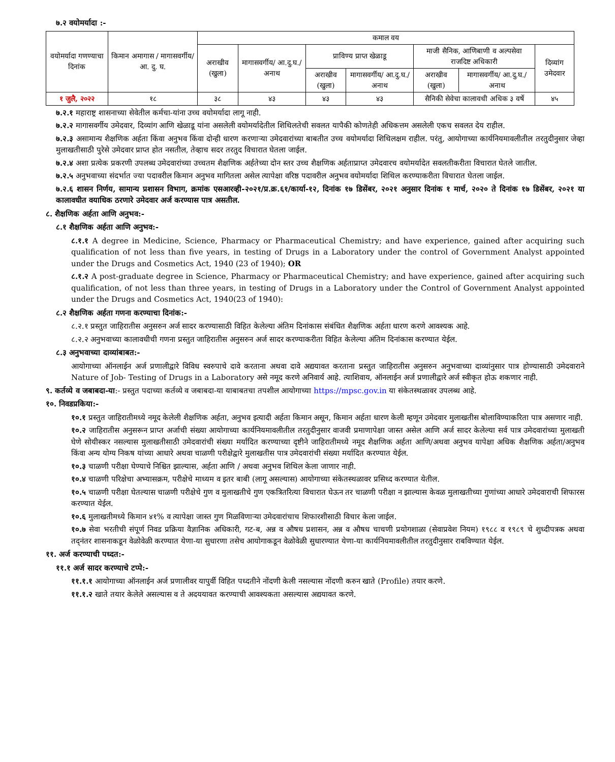७.२ वयोमर्यादा :-
| वयोमर्यादा गणण्याचा दिनांक | किमान अमागास / मागासवर्गीय/ आ. दु. घ. | कमाल वय | | | | | | |
| --- | --- | --- | --- | --- | --- | --- | --- | --- |
| | | अराखीव (खुला) | मागासवर्गीय/ आ.दु.घ./ अनाथ | प्राविण्य प्राप्त खेळाडू | | माजी सैनिक, आणिबाणी व अल्पसेवा राजदिष्ट अधिकारी | | दिव्यांग उमेदवार |
| | | | | अराखीव (खुला) | मागासवर्गीय/ आ.दु.घ./ अनाथ | अराखीव (खुला) | मागासवर्गीय/ आ.दु.घ./ अनाथ | |
| १ जुलै, २०२२ | १८ | ३८ | ४३ | ४३ | ४३ | सैनिकी सेवेचा कालावधी अधिक ३ वर्षे | | ४५ |
७.२.१ महाराष्ट्र शासनाच्या सेवेतील कर्मचा-यांना उच्च वयोमर्यादा लागू नाही.
७.२.२ मागासवर्गीय उमेदवार, दिव्यांग आणि खेळाडू यांना असलेली वयोमर्यादेतील शिथिलतेची सवलत यापैकी कोणतेही अधिकत्तम असलेली एकच सवलत देय राहील.
७.२.३ असामान्य शैक्षणिक अर्हता किंवा अनुभव किंवा दोन्ही धारण करणाऱ्या उमेदवारांच्या बाबतीत उच्च वयोमर्यादा शिथिलक्षम राहील. परंतु, आयोगाच्या कार्यनियमावलीतील तरतुदीनुसार जेव्हा मुलाखतीसाठी पुरेसे उमेदवार प्राप्त होत नसतील, तेव्हाच सदर तरतुद विचारात घेतला जाईल.
७.२.४ अशा प्रत्येक प्रकरणी उपलब्ध उमेदवारांच्या उच्चतम शैक्षणिक अर्हतेच्या दोन स्तर उच्च शैक्षणिक अर्हताप्राप्त उमेदवारच वयोमर्यादेत सवलतीकरीता विचारात घेतले जातील.
७.२.५ अनुभवाच्या संदर्भात ज्या पदावरील किमान अनुभव मागितला असेल त्यापेक्षा वरिष्ठ पदावरील अनुभव वयोमर्यादा शिथिल करण्याकरीता विचारात घेतला जाईल.
७.२.६ शासन निर्णय, सामान्य प्रशासन विभाग, क्रमांक एसआरव्ही-२०२१/प्र.क्र.६१/कार्या-१२, दिनांक १७ डिसेंबर, २०२१ अनुसार दिनांक १ मार्च, २०२० ते दिनांक १७ डिसेंबर, २०२१ या कालावधीत वयाधिक ठरणारे उमेदवार अर्ज करण्यास पात्र असतील.
८. शैक्षणिक अर्हता आणि अनुभव:-
८.१ शैक्षणिक अर्हता आणि अनुभव:-
८.१.१ A degree in Medicine, Science, Pharmacy or Pharmaceutical Chemistry; and have experience, gained after acquiring such qualification of not less than five years, in testing of Drugs in a Laboratory under the control of Government Analyst appointed under the Drugs and Cosmetics Act, 1940 (23 of 1940); OR
८.१.२ A post-graduate degree in Science, Pharmacy or Pharmaceutical Chemistry; and have experience, gained after acquiring such qualification, of not less than three years, in testing of Drugs in a Laboratory under the Control of Government Analyst appointed under the Drugs and Cosmetics Act, 1940(23 of 1940):
८.२ शैक्षणिक अर्हता गणना करण्याचा दिनांक:-
८.२.१ प्रस्तुत जाहिरातीस अनुसरुन अर्ज सादर करण्यासाठी विहित केलेल्या अंतिम दिनांकास संबंधित शैक्षणिक अर्हता धारण करणे आवश्यक आहे.
८.२.२ अनुभवाच्या कालावधीची गणना प्रस्तुत जाहिरातीस अनुसरुन अर्ज सादर करण्याकरीता विहित केलेल्या अंतिम दिनांकास करण्यात येईल.
८.३ अनुभवाच्या दाव्यांबाबत:-
आयोगाच्या ऑनलाईन अर्ज प्रणालीद्वारे विविध स्वरुपाचे दावे करताना अथवा दावे अद्ययावत करताना प्रस्तुत जाहिरातीस अनुसरुन अनुभवाच्या दाव्यांनुसार पात्र होण्यासाठी उमेदवाराने Nature of Job- Testing of Drugs in a Laboratory असे नमूद करणे अनिवार्य आहे. त्याशिवाय, ऑनलाईन अर्ज प्रणालीद्वारे अर्ज स्वीकृत होऊ शकणार नाही.
९. कर्तव्ये व जबाबदा-या:- प्रस्तुत पदाच्या कर्तव्ये व जबाबदा-या याबाबतचा तपशील आयोगाच्या https://mpsc.gov.in या संकेतस्थळावर उपलब्ध आहे.
१०. निवडप्रकिया:-
१०.१ प्रस्तुत जाहिरातीमध्ये नमूद केलेली शैक्षणिक अर्हता, अनुभव इत्यादी अर्हता किमान असून, किमान अर्हता धारण केली म्हणून उमेदवार मुलाखतीस बोलाविण्याकरिता पात्र असणार नाही.
१०.२ जाहिरातीस अनुसरून प्राप्त अर्जाची संख्या आयोगाच्या कार्यनियमावलीतील तरतुदीनुसार वाजवी प्रमाणापेक्षा जास्त असेल आणि अर्ज सादर केलेल्या सर्व पात्र उमेदवारांच्या मुलाखती घेणे सोयीस्कर नसल्यास मुलाखतीसाठी उमेदवारांची संख्या मर्यादित करण्याच्या दृष्टीने जाहिरातीमध्ये नमूद शैक्षणिक अर्हता आणि/अथवा अनुभव यापेक्षा अधिक शैक्षणिक अर्हता/अनुभव किंवा अन्य योग्य निकष यांच्या आधारे अथवा चाळणी परीक्षेद्वारे मुलाखतीस पात्र उमेदवारांची संख्या मर्यादित करण्यात येईल.
१०.३ चाळणी परीक्षा घेण्याचे निश्चित झाल्यास, अर्हता आणि / अथवा अनुभव शिथिल केला जाणार नाही.
१०.४ चाळणी परिक्षेचा अभ्यासक्रम, परीक्षेचे माध्यम व इतर बाबी (लागू असल्यास) आयोगाच्या संकेतस्थळावर प्रसिध्द करण्यात येतील.
१०.५ चाळणी परीक्षा घेतल्यास चाळणी परीक्षेचे गुण व मुलाखतीचे गुण एकत्रितरित्या विचारात घेऊन तर चाळणी परीक्षा न झाल्यास केवळ मुलाखतीच्या गुणांच्या आधारे उमेदवाराची शिफारस करण्यात येईल.
१०.६ मुलाखतीमध्ये किमान ४१% व त्यापेक्षा जास्त गुण मिळविणाऱ्या उमेदवारांचाच शिफारशीसाठी विचार केला जाईल.
१०.७ सेवा भरतीची संपूर्ण निवड प्रक्रिया वैज्ञानिक अधिकारी, गट-ब, अन्न व औषध प्रशासन, अन्न व औषध चाचणी प्रयोगशाळा (सेवाप्रवेश नियम) १९८८ व १९८९ चे शुध्दीपत्रक अथवा तद्नंतर शासनाकडून वेळोवेळी करण्यात येणा-या सुधारणा तसेच आयोगाकडून वेळोवेळी सुधारण्यात येणा-या कार्यनियमावलीतील तरतुदीनुसार राबविण्यात येईल.
११. अर्ज करण्याची पध्दत:-
११.१ अर्ज सादर करण्याचे टप्पे:-
११.१.१ आयोगाच्या ऑनलाईन अर्ज प्रणालीवर यापुर्वी विहित पध्दतीने नोंदणी केली नसल्यास नोंदणी करुन खाते (Profile) तयार करणे.
११.१.२ खाते तयार केलेले असल्यास व ते अदययावत करण्याची आवश्यकता असल्यास अद्ययावत करणे.